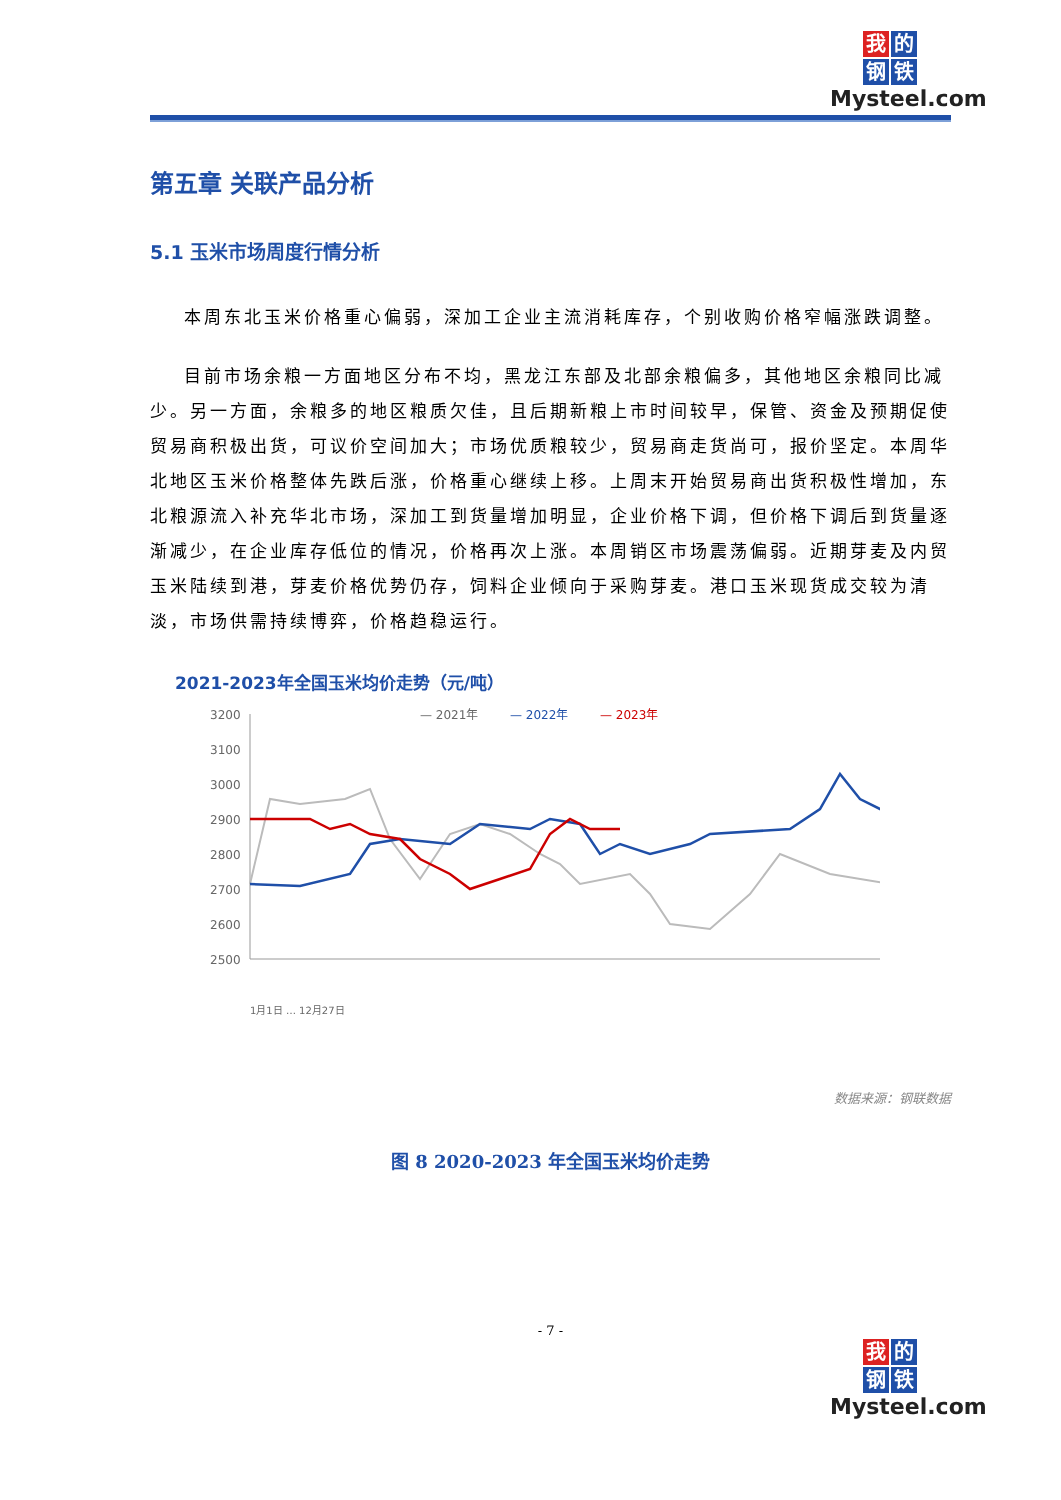我的
钢铁
Mysteel.com
第五章 关联产品分析
5.1 玉米市场周度行情分析
本周东北玉米价格重心偏弱，深加工企业主流消耗库存，个别收购价格窄幅涨跌调整。
目前市场余粮一方面地区分布不均，黑龙江东部及北部余粮偏多，其他地区余粮同比减少。另一方面，余粮多的地区粮质欠佳，且后期新粮上市时间较早，保管、资金及预期促使贸易商积极出货，可议价空间加大；市场优质粮较少，贸易商走货尚可，报价坚定。本周华北地区玉米价格整体先跌后涨，价格重心继续上移。上周末开始贸易商出货积极性增加，东北粮源流入补充华北市场，深加工到货量增加明显，企业价格下调，但价格下调后到货量逐渐减少，在企业库存低位的情况，价格再次上涨。本周销区市场震荡偏弱。近期芽麦及内贸玉米陆续到港，芽麦价格优势仍存，饲料企业倾向于采购芽麦。港口玉米现货成交较为清淡，市场供需持续博弈，价格趋稳运行。
2021-2023年全国玉米均价走势（元/吨）
3200
3100
3000
2900
2800
2700
2600
2500
— 2021年
— 2022年
— 2023年
1月1日 … 12月27日
数据来源：钢联数据
图 8 2020-2023 年全国玉米均价走势
- 7 -
我的
钢铁
Mysteel.com